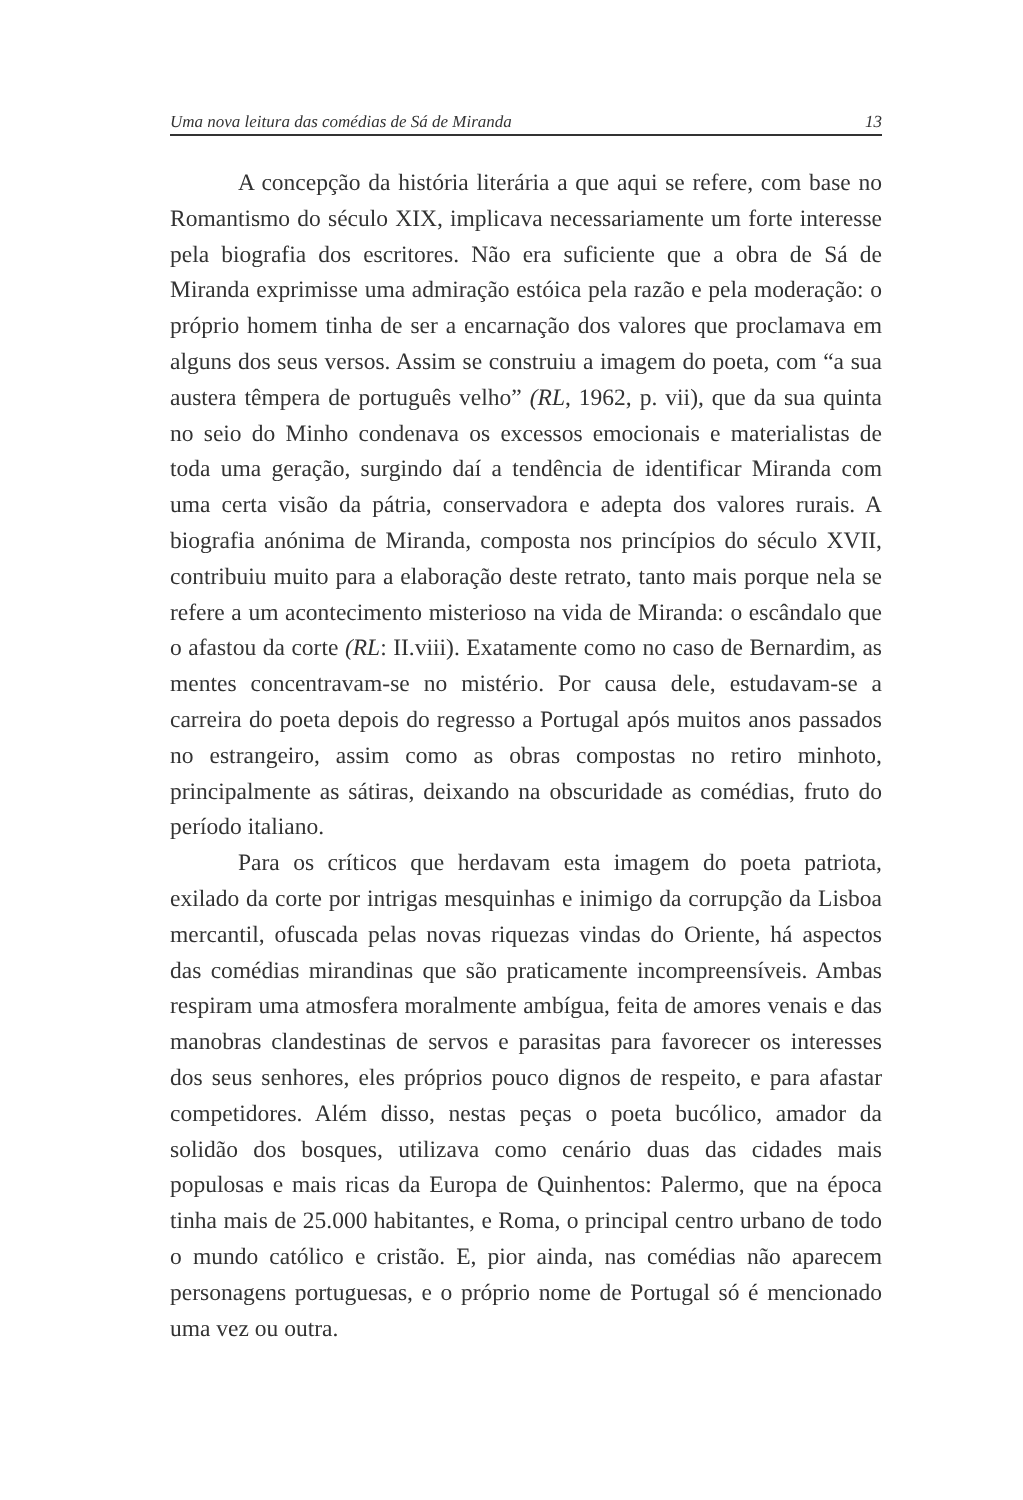Uma nova leitura das comédias de Sá de Miranda 13
A concepção da história literária a que aqui se refere, com base no Romantismo do século XIX, implicava necessariamente um forte interesse pela biografia dos escritores. Não era suficiente que a obra de Sá de Miranda exprimisse uma admiração estóica pela razão e pela moderação: o próprio homem tinha de ser a encarnação dos valores que proclamava em alguns dos seus versos. Assim se construiu a imagem do poeta, com “a sua austera têmpera de português velho” (RL, 1962, p. vii), que da sua quinta no seio do Minho condenava os excessos emocionais e materialistas de toda uma geração, surgindo daí a tendência de identificar Miranda com uma certa visão da pátria, conservadora e adepta dos valores rurais. A biografia anónima de Miranda, composta nos princípios do século XVII, contribuiu muito para a elaboração deste retrato, tanto mais porque nela se refere a um acontecimento misterioso na vida de Miranda: o escândalo que o afastou da corte (RL: II.viii). Exatamente como no caso de Bernardim, as mentes concentravam-se no mistério. Por causa dele, estudavam-se a carreira do poeta depois do regresso a Portugal após muitos anos passados no estrangeiro, assim como as obras compostas no retiro minhoto, principalmente as sátiras, deixando na obscuridade as comédias, fruto do período italiano.
Para os críticos que herdavam esta imagem do poeta patriota, exilado da corte por intrigas mesquinhas e inimigo da corrupção da Lisboa mercantil, ofuscada pelas novas riquezas vindas do Oriente, há aspectos das comédias mirandinas que são praticamente incompreensíveis. Ambas respiram uma atmosfera moralmente ambígua, feita de amores venais e das manobras clandestinas de servos e parasitas para favorecer os interesses dos seus senhores, eles próprios pouco dignos de respeito, e para afastar competidores. Além disso, nestas peças o poeta bucólico, amador da solidão dos bosques, utilizava como cenário duas das cidades mais populosas e mais ricas da Europa de Quinhentos: Palermo, que na época tinha mais de 25.000 habitantes, e Roma, o principal centro urbano de todo o mundo católico e cristão. E, pior ainda, nas comédias não aparecem personagens portuguesas, e o próprio nome de Portugal só é mencionado uma vez ou outra.